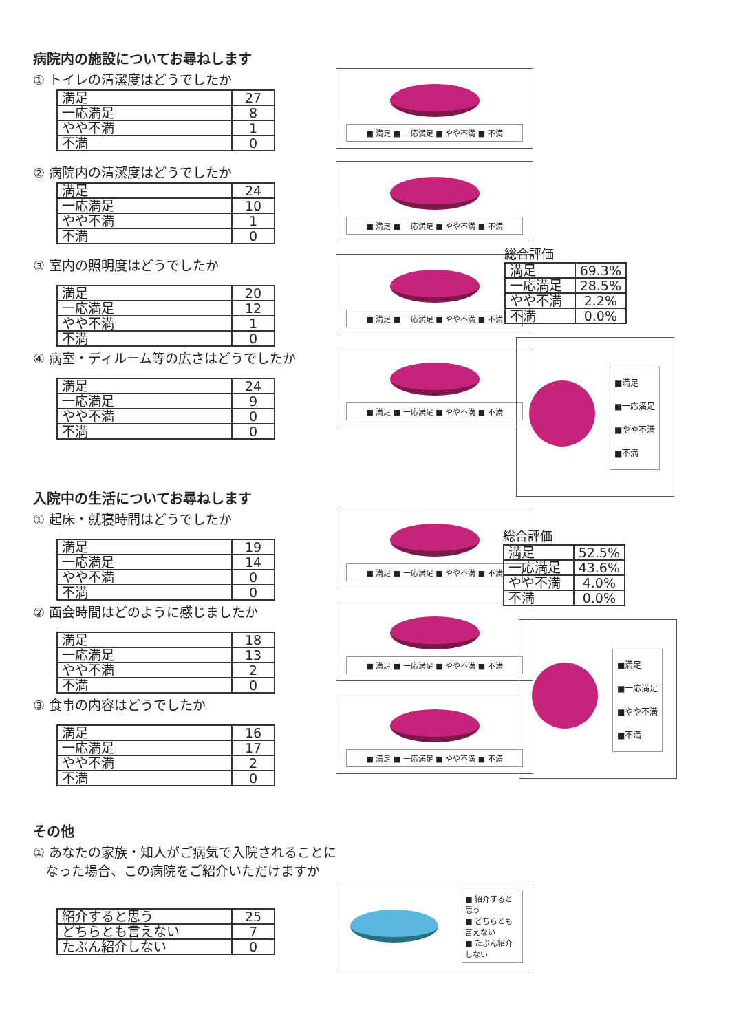病院内の施設についてお尋ねします
① トイレの清潔度はどうでしたか
| 満足 | 27 |
| 一応満足 | 8 |
| やや不満 | 1 |
| 不満 | 0 |
■ 満足 ■ 一応満足 ■ やや不満 ■ 不満
② 病院内の清潔度はどうでしたか
| 満足 | 24 |
| 一応満足 | 10 |
| やや不満 | 1 |
| 不満 | 0 |
■ 満足 ■ 一応満足 ■ やや不満 ■ 不満
③ 室内の照明度はどうでしたか
| 満足 | 20 |
| 一応満足 | 12 |
| やや不満 | 1 |
| 不満 | 0 |
■ 満足 ■ 一応満足 ■ やや不満 ■ 不満
④ 病室・ディルーム等の広さはどうでしたか
| 満足 | 24 |
| 一応満足 | 9 |
| やや不満 | 0 |
| 不満 | 0 |
■ 満足 ■ 一応満足 ■ やや不満 ■ 不満
入院中の生活についてお尋ねします
① 起床・就寝時間はどうでしたか
| 満足 | 19 |
| 一応満足 | 14 |
| やや不満 | 0 |
| 不満 | 0 |
■ 満足 ■ 一応満足 ■ やや不満 ■ 不満
② 面会時間はどのように感じましたか
| 満足 | 18 |
| 一応満足 | 13 |
| やや不満 | 2 |
| 不満 | 0 |
■ 満足 ■ 一応満足 ■ やや不満 ■ 不満
③ 食事の内容はどうでしたか
| 満足 | 16 |
| 一応満足 | 17 |
| やや不満 | 2 |
| 不満 | 0 |
■ 満足 ■ 一応満足 ■ やや不満 ■ 不満
その他
① あなたの家族・知人がご病気で入院されることに
なった場合、この病院をご紹介いただけますか
| 紹介すると思う | 25 |
| どちらとも言えない | 7 |
| たぶん紹介しない | 0 |
■ 紹介すると思う
■ どちらとも言えない
■ たぶん紹介しない
総合評価
| 満足 | 69.3% |
| 一応満足 | 28.5% |
| やや不満 | 2.2% |
| 不満 | 0.0% |
■満足
■一応満足
■やや不満
■不満
総合評価
| 満足 | 52.5% |
| 一応満足 | 43.6% |
| やや不満 | 4.0% |
| 不満 | 0.0% |
■満足
■一応満足
■やや不満
■不満